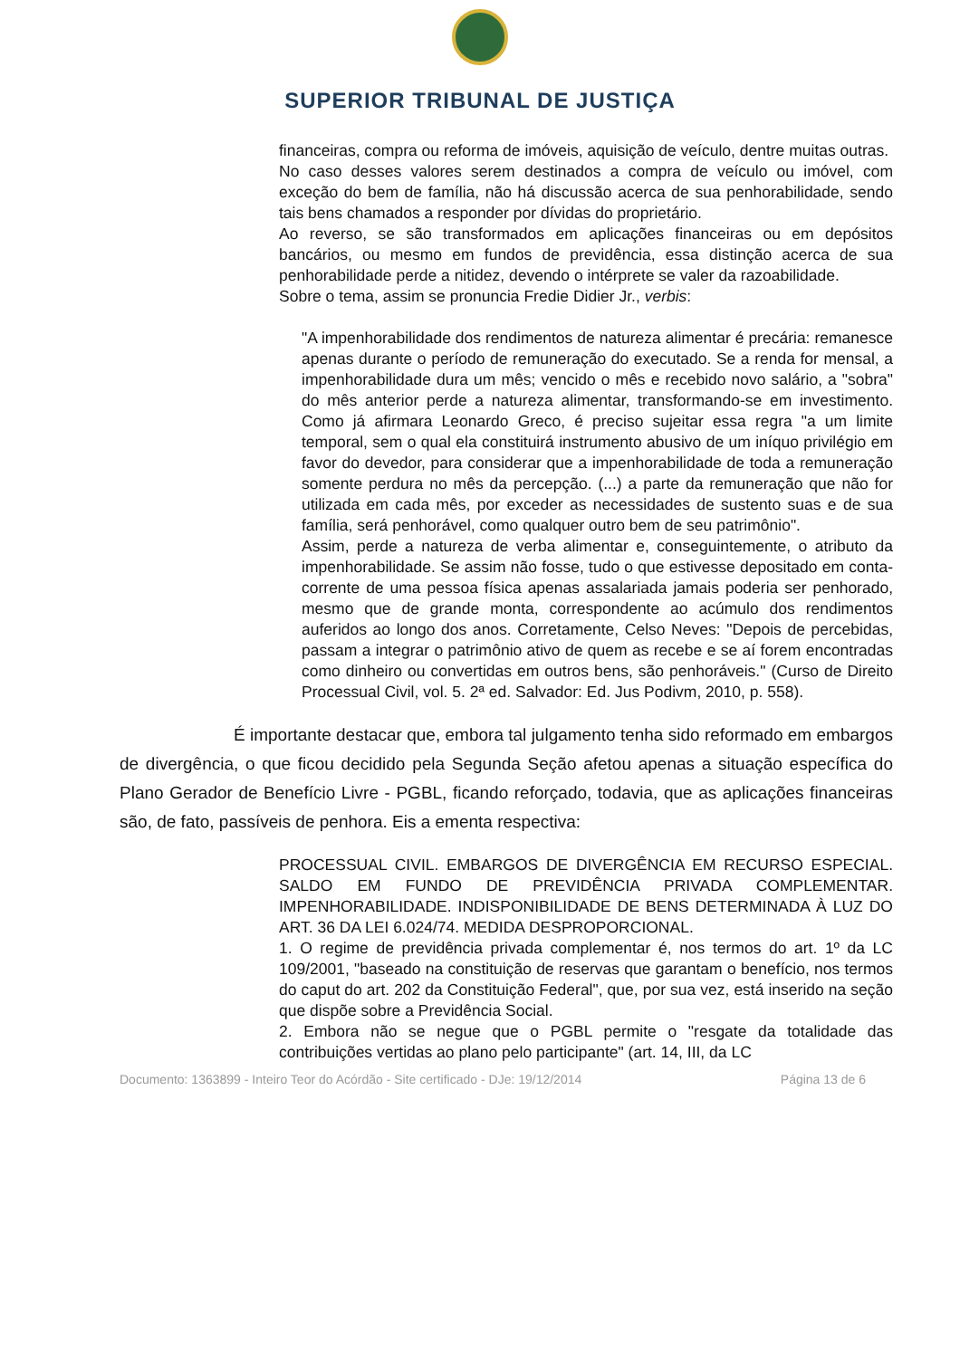SUPERIOR TRIBUNAL DE JUSTIÇA
financeiras, compra ou reforma de imóveis, aquisição de veículo, dentre muitas outras.
No caso desses valores serem destinados a compra de veículo ou imóvel, com exceção do bem de família, não há discussão acerca de sua penhorabilidade, sendo tais bens chamados a responder por dívidas do proprietário.
Ao reverso, se são transformados em aplicações financeiras ou em depósitos bancários, ou mesmo em fundos de previdência, essa distinção acerca de sua penhorabilidade perde a nitidez, devendo o intérprete se valer da razoabilidade.
Sobre o tema, assim se pronuncia Fredie Didier Jr., verbis:
"A impenhorabilidade dos rendimentos de natureza alimentar é precária: remanesce apenas durante o período de remuneração do executado. Se a renda for mensal, a impenhorabilidade dura um mês; vencido o mês e recebido novo salário, a "sobra" do mês anterior perde a natureza alimentar, transformando-se em investimento. Como já afirmara Leonardo Greco, é preciso sujeitar essa regra "a um limite temporal, sem o qual ela constituirá instrumento abusivo de um iníquo privilégio em favor do devedor, para considerar que a impenhorabilidade de toda a remuneração somente perdura no mês da percepção. (...) a parte da remuneração que não for utilizada em cada mês, por exceder as necessidades de sustento suas e de sua família, será penhorável, como qualquer outro bem de seu patrimônio".
Assim, perde a natureza de verba alimentar e, conseguintemente, o atributo da impenhorabilidade. Se assim não fosse, tudo o que estivesse depositado em conta-corrente de uma pessoa física apenas assalariada jamais poderia ser penhorado, mesmo que de grande monta, correspondente ao acúmulo dos rendimentos auferidos ao longo dos anos. Corretamente, Celso Neves: "Depois de percebidas, passam a integrar o patrimônio ativo de quem as recebe e se aí forem encontradas como dinheiro ou convertidas em outros bens, são penhoráveis." (Curso de Direito Processual Civil, vol. 5. 2ª ed. Salvador: Ed. Jus Podivm, 2010, p. 558).
É importante destacar que, embora tal julgamento tenha sido reformado em embargos de divergência, o que ficou decidido pela Segunda Seção afetou apenas a situação específica do Plano Gerador de Benefício Livre - PGBL, ficando reforçado, todavia, que as aplicações financeiras são, de fato, passíveis de penhora. Eis a ementa respectiva:
PROCESSUAL CIVIL. EMBARGOS DE DIVERGÊNCIA EM RECURSO ESPECIAL. SALDO EM FUNDO DE PREVIDÊNCIA PRIVADA COMPLEMENTAR. IMPENHORABILIDADE. INDISPONIBILIDADE DE BENS DETERMINADA À LUZ DO ART. 36 DA LEI 6.024/74. MEDIDA DESPROPORCIONAL.
1. O regime de previdência privada complementar é, nos termos do art. 1º da LC 109/2001, "baseado na constituição de reservas que garantam o benefício, nos termos do caput do art. 202 da Constituição Federal", que, por sua vez, está inserido na seção que dispõe sobre a Previdência Social.
2. Embora não se negue que o PGBL permite o "resgate da totalidade das contribuições vertidas ao plano pelo participante" (art. 14, III, da LC
Documento: 1363899 - Inteiro Teor do Acórdão - Site certificado - DJe: 19/12/2014 Página 13 de 6